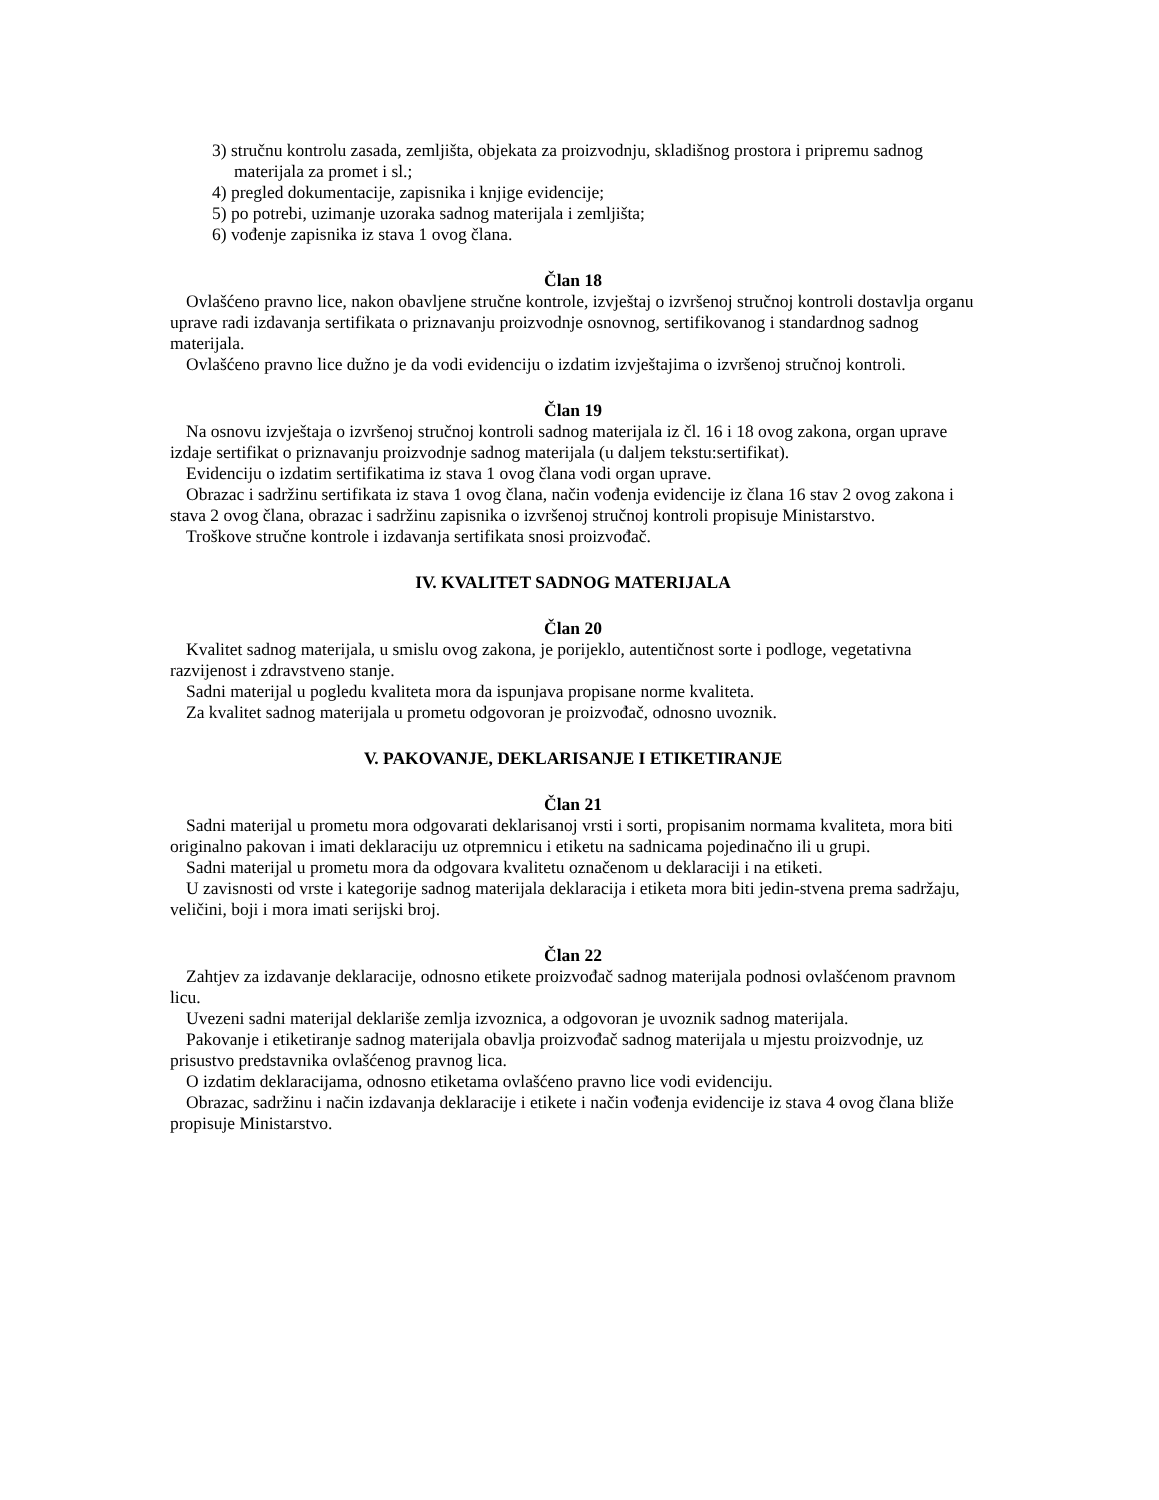3) stručnu kontrolu zasada, zemljišta, objekata za proizvodnju, skladišnog prostora i pripremu sadnog materijala za promet i sl.;
4) pregled dokumentacije, zapisnika i knjige evidencije;
5) po potrebi, uzimanje uzoraka sadnog materijala i zemljišta;
6) vođenje zapisnika iz stava 1 ovog člana.
Član 18
Ovlašćeno pravno lice, nakon obavljene stručne kontrole, izvještaj o izvršenoj stručnoj kontroli dostavlja organu uprave radi izdavanja sertifikata o priznavanju proizvodnje osnovnog, sertifikovanog i standardnog sadnog materijala.
Ovlašćeno pravno lice dužno je da vodi evidenciju o izdatim izvještajima o izvršenoj stručnoj kontroli.
Član 19
Na osnovu izvještaja o izvršenoj stručnoj kontroli sadnog materijala iz čl. 16 i 18 ovog zakona, organ uprave izdaje sertifikat o priznavanju proizvodnje sadnog materijala (u daljem tekstu:sertifikat).
Evidenciju o izdatim sertifikatima iz stava 1 ovog člana vodi organ uprave.
Obrazac i sadržinu sertifikata iz stava 1 ovog člana, način vođenja evidencije iz člana 16 stav 2 ovog zakona i stava 2 ovog člana, obrazac i sadržinu zapisnika o izvršenoj stručnoj kontroli propisuje Ministarstvo.
Troškove stručne kontrole i izdavanja sertifikata snosi proizvođač.
IV. KVALITET SADNOG MATERIJALA
Član 20
Kvalitet sadnog materijala, u smislu ovog zakona, je porijeklo, autentičnost sorte i podloge, vegetativna razvijenost i zdravstveno stanje.
Sadni materijal u pogledu kvaliteta mora da ispunjava propisane norme kvaliteta.
Za kvalitet sadnog materijala u prometu odgovoran je proizvođač, odnosno uvoznik.
V. PAKOVANJE, DEKLARISANJE I ETIKETIRANJE
Član 21
Sadni materijal u prometu mora odgovarati deklarisanoj vrsti i sorti, propisanim normama kvaliteta, mora biti originalno pakovan i imati deklaraciju uz otpremnicu i etiketu na sadnicama pojedinačno ili u grupi.
Sadni materijal u prometu mora da odgovara kvalitetu označenom u deklaraciji i na etiketi.
U zavisnosti od vrste i kategorije sadnog materijala deklaracija i etiketa mora biti jedin-stvena prema sadržaju, veličini, boji i mora imati serijski broj.
Član 22
Zahtjev za izdavanje deklaracije, odnosno etikete proizvođač sadnog materijala podnosi ovlašćenom pravnom licu.
Uvezeni sadni materijal deklariše zemlja izvoznica, a odgovoran je uvoznik sadnog materijala.
Pakovanje i etiketiranje sadnog materijala obavlja proizvođač sadnog materijala u mjestu proizvodnje, uz prisustvo predstavnika ovlašćenog pravnog lica.
O izdatim deklaracijama, odnosno etiketama ovlašćeno pravno lice vodi evidenciju.
Obrazac, sadržinu i način izdavanja deklaracije i etikete i način vođenja evidencije iz stava 4 ovog člana bliže propisuje Ministarstvo.